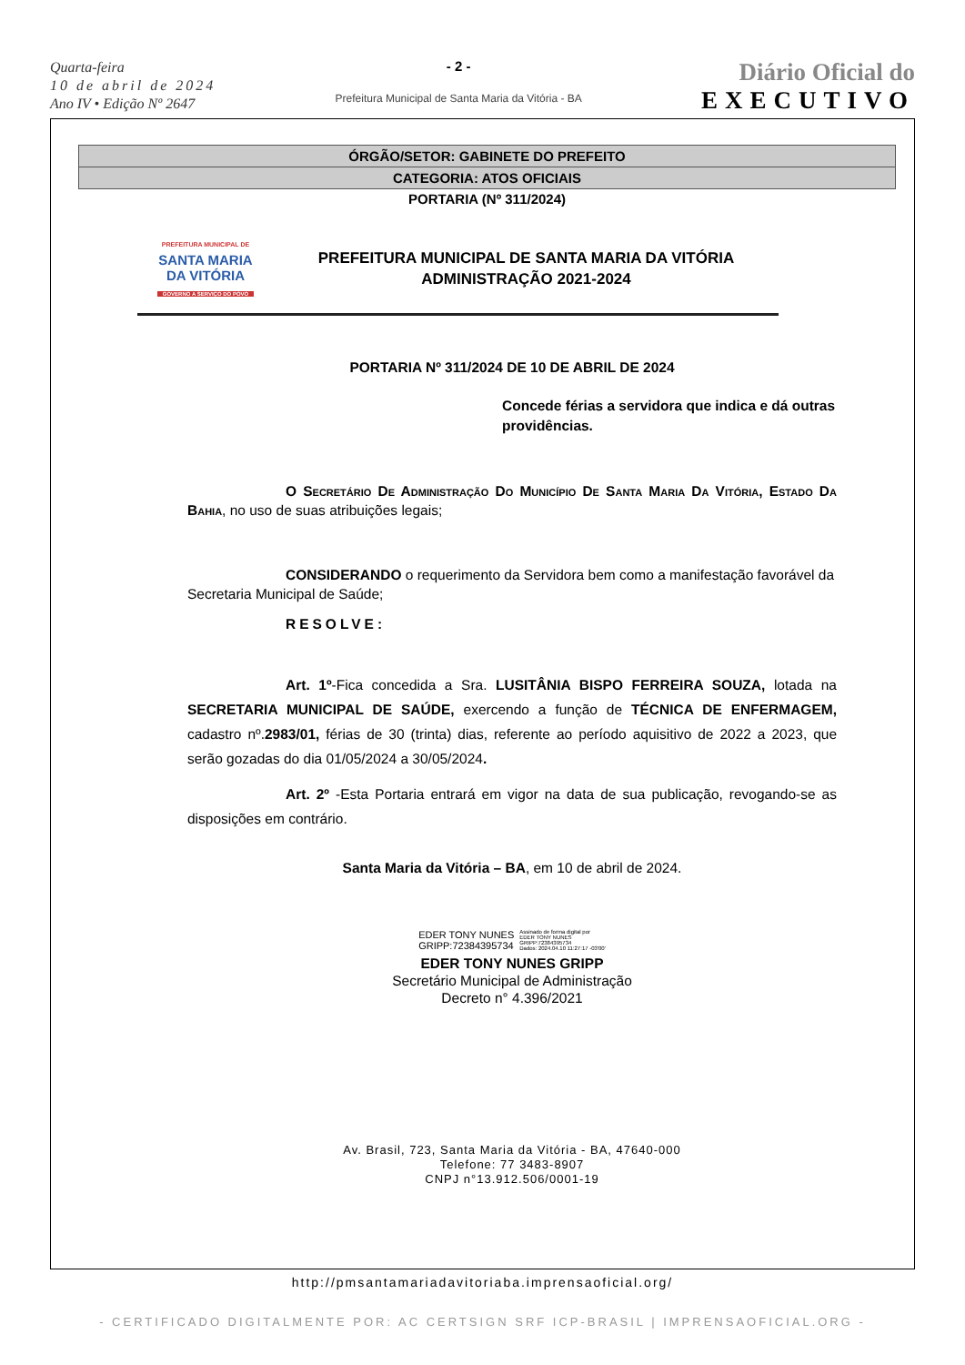Quarta-feira
10 de abril de 2024
Ano IV • Edição Nº 2647
- 2 -
Prefeitura Municipal de Santa Maria da Vitória - BA
Diário Oficial do
EXECUTIVO
ÓRGÃO/SETOR: GABINETE DO PREFEITO
CATEGORIA: ATOS OFICIAIS
PORTARIA (Nº 311/2024)
PREFEITURA MUNICIPAL DE
SANTA MARIA
DA VITÓRIA
GOVERNO A SERVIÇO DO POVO
PREFEITURA MUNICIPAL DE SANTA MARIA DA VITÓRIA
ADMINISTRAÇÃO 2021-2024
PORTARIA Nº 311/2024 DE 10 DE ABRIL DE 2024
Concede férias a servidora que indica e dá outras providências.
O Secretário De Administração Do Município De Santa Maria Da Vitória, Estado Da Bahia, no uso de suas atribuições legais;
CONSIDERANDO o requerimento da Servidora bem como a manifestação favorável da Secretaria Municipal de Saúde;
RESOLVE:
Art. 1º-Fica concedida a Sra. LUSITÂNIA BISPO FERREIRA SOUZA, lotada na SECRETARIA MUNICIPAL DE SAÚDE, exercendo a função de TÉCNICA DE ENFERMAGEM, cadastro nº.2983/01, férias de 30 (trinta) dias, referente ao período aquisitivo de 2022 a 2023, que serão gozadas do dia 01/05/2024 a 30/05/2024.
Art. 2º -Esta Portaria entrará em vigor na data de sua publicação, revogando-se as disposições em contrário.
Santa Maria da Vitória – BA, em 10 de abril de 2024.
EDER TONY NUNES
GRIPP:72384395734
Assinado de forma digital por
EDER TONY NUNES
GRIPP:72384395734
Dados: 2024.04.10 11:27:17 -03'00'
EDER TONY NUNES GRIPP
Secretário Municipal de Administração
Decreto n° 4.396/2021
Av. Brasil, 723, Santa Maria da Vitória - BA, 47640-000
Telefone: 77 3483-8907
CNPJ n°13.912.506/0001-19
http://pmsantamariadavitoriaba.imprensaoficial.org/
- CERTIFICADO DIGITALMENTE POR: AC CERTSIGN SRF ICP-BRASIL | IMPRENSAOFICIAL.ORG -